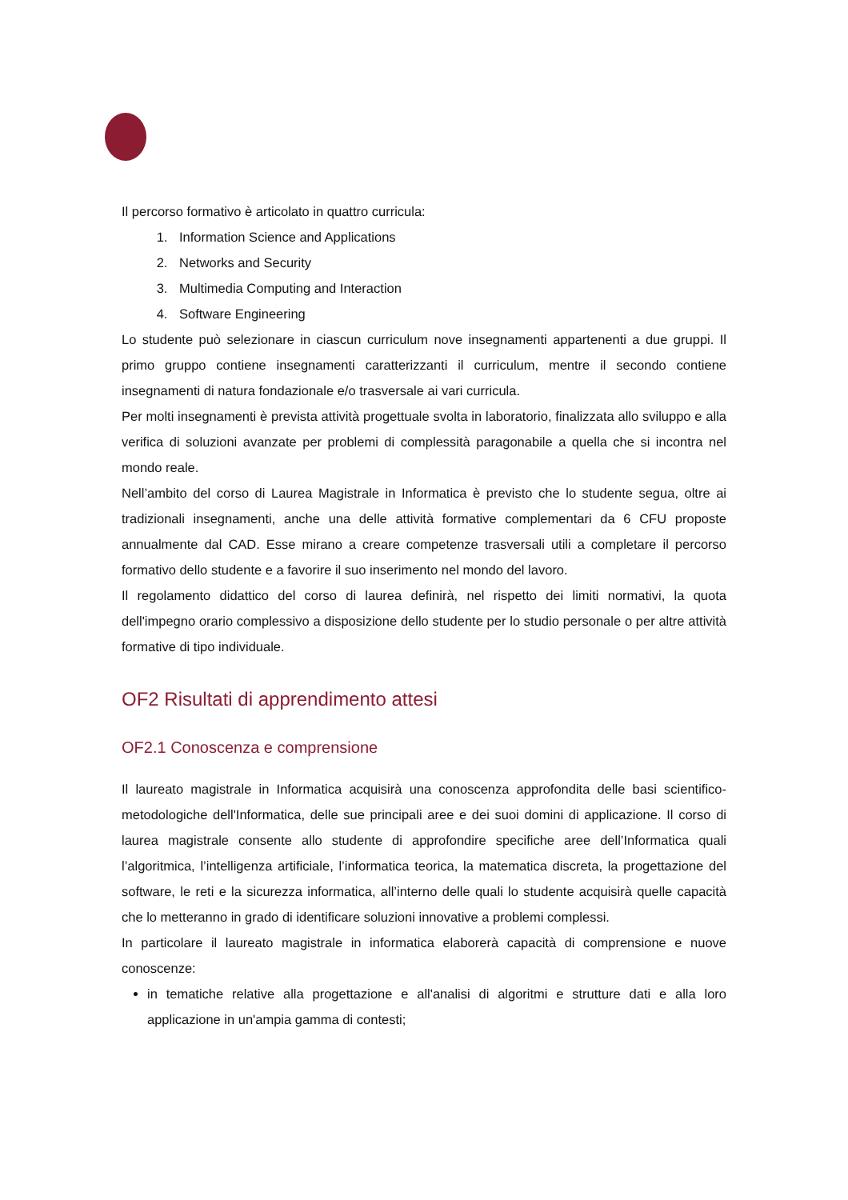Il percorso formativo è articolato in quattro curricula:
1. Information Science and Applications
2. Networks and Security
3. Multimedia Computing and Interaction
4. Software Engineering
Lo studente può selezionare in ciascun curriculum nove insegnamenti appartenenti a due gruppi. Il primo gruppo contiene insegnamenti caratterizzanti il curriculum, mentre il secondo contiene insegnamenti di natura fondazionale e/o trasversale ai vari curricula.
Per molti insegnamenti è prevista attività progettuale svolta in laboratorio, finalizzata allo sviluppo e alla verifica di soluzioni avanzate per problemi di complessità paragonabile a quella che si incontra nel mondo reale.
Nell’ambito del corso di Laurea Magistrale in Informatica è previsto che lo studente segua, oltre ai tradizionali insegnamenti, anche una delle attività formative complementari da 6 CFU proposte annualmente dal CAD. Esse mirano a creare competenze trasversali utili a completare il percorso formativo dello studente e a favorire il suo inserimento nel mondo del lavoro.
Il regolamento didattico del corso di laurea definirà, nel rispetto dei limiti normativi, la quota dell'impegno orario complessivo a disposizione dello studente per lo studio personale o per altre attività formative di tipo individuale.
OF2 Risultati di apprendimento attesi
OF2.1 Conoscenza e comprensione
Il laureato magistrale in Informatica acquisirà una conoscenza approfondita delle basi scientifico-metodologiche dell'Informatica, delle sue principali aree e dei suoi domini di applicazione. Il corso di laurea magistrale consente allo studente di approfondire specifiche aree dell’Informatica quali l’algoritmica, l’intelligenza artificiale, l’informatica teorica, la matematica discreta, la progettazione del software, le reti e la sicurezza informatica, all’interno delle quali lo studente acquisirà quelle capacità che lo metteranno in grado di identificare soluzioni innovative a problemi complessi.
In particolare il laureato magistrale in informatica elaborerà capacità di comprensione e nuove conoscenze:
in tematiche relative alla progettazione e all'analisi di algoritmi e strutture dati e alla loro applicazione in un'ampia gamma di contesti;